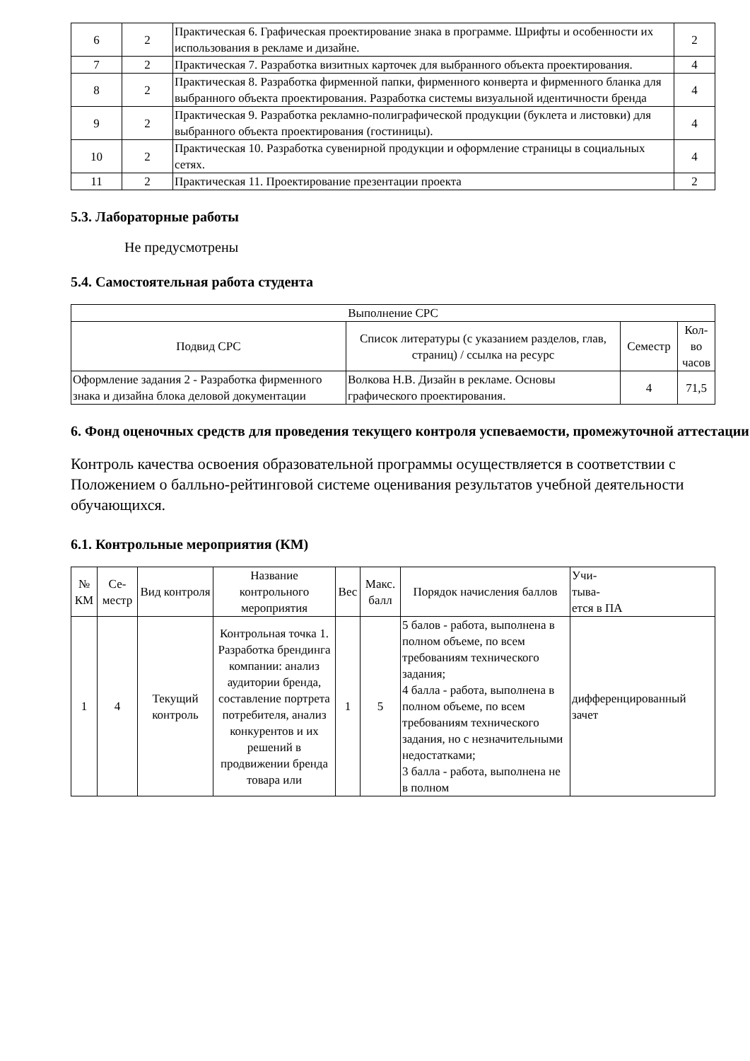| 6 | 2 | Практическая 6. Графическая проектирование знака в программе. Шрифты и особенности их использования в рекламе и дизайне. | 2 |
| 7 | 2 | Практическая 7. Разработка визитных карточек для выбранного объекта проектирования. | 4 |
| 8 | 2 | Практическая 8. Разработка фирменной папки, фирменного конверта и фирменного бланка для выбранного объекта проектирования. Разработка системы визуальной идентичности бренда | 4 |
| 9 | 2 | Практическая 9. Разработка рекламно-полиграфической продукции (буклета и листовки) для выбранного объекта проектирования (гостиницы). | 4 |
| 10 | 2 | Практическая 10. Разработка сувенирной продукции и оформление страницы в социальных сетях. | 4 |
| 11 | 2 | Практическая 11. Проектирование презентации проекта | 2 |
5.3. Лабораторные работы
Не предусмотрены
5.4. Самостоятельная работа студента
| Выполнение СРС | | | |
| Подвид СРС | Список литературы (с указанием разделов, глав, страниц) / ссылка на ресурс | Семестр | Кол-во часов |
| Оформление задания 2 - Разработка фирменного знака и дизайна блока деловой документации | Волкова Н.В. Дизайн в рекламе. Основы графического проектирования. | 4 | 71,5 |
6. Фонд оценочных средств для проведения текущего контроля успеваемости, промежуточной аттестации
Контроль качества освоения образовательной программы осуществляется в соответствии с Положением о балльно-рейтинговой системе оценивания результатов учебной деятельности обучающихся.
6.1. Контрольные мероприятия (КМ)
| № КМ | Се-местр | Вид контроля | Название контрольного мероприятия | Вес | Макс. балл | Порядок начисления баллов | Учи- тыва- ется в ПА |
| 1 | 4 | Текущий контроль | Контрольная точка 1. Разработка брендинга компании: анализ аудитории бренда, составление портрета потребителя, анализ конкурентов и их решений в продвижении бренда товара или | 1 | 5 | 5 балов - работа, выполнена в полном объеме, по всем требованиям технического задания; 4 балла - работа, выполнена в полном объеме, по всем требованиям технического задания, но с незначительными недостатками; 3 балла - работа, выполнена не в полном | дифференцированный зачет |